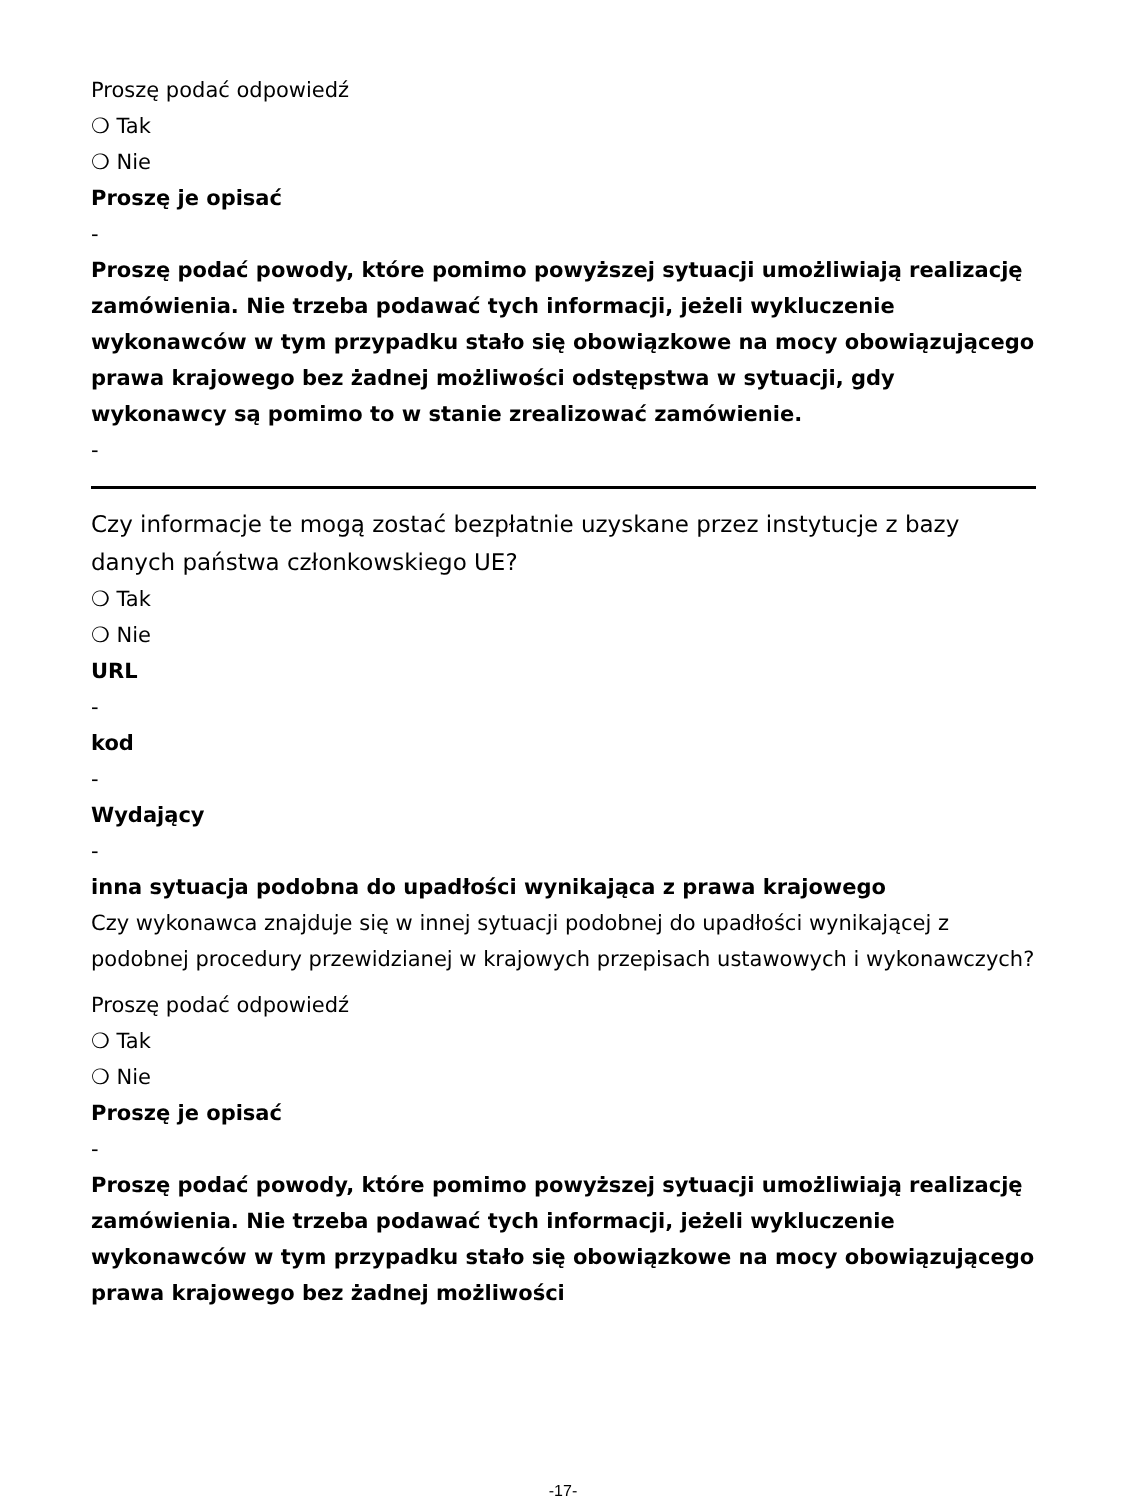Proszę podać odpowiedź
❍ Tak
❍ Nie
Proszę je opisać
-
Proszę podać powody, które pomimo powyższej sytuacji umożliwiają realizację zamówienia. Nie trzeba podawać tych informacji, jeżeli wykluczenie wykonawców w tym przypadku stało się obowiązkowe na mocy obowiązującego prawa krajowego bez żadnej możliwości odstępstwa w sytuacji, gdy wykonawcy są pomimo to w stanie zrealizować zamówienie.
-
Czy informacje te mogą zostać bezpłatnie uzyskane przez instytucje z bazy danych państwa członkowskiego UE?
❍ Tak
❍ Nie
URL
-
kod
-
Wydający
-
inna sytuacja podobna do upadłości wynikająca z prawa krajowego
Czy wykonawca znajduje się w innej sytuacji podobnej do upadłości wynikającej z podobnej procedury przewidzianej w krajowych przepisach ustawowych i wykonawczych?
Proszę podać odpowiedź
❍ Tak
❍ Nie
Proszę je opisać
-
Proszę podać powody, które pomimo powyższej sytuacji umożliwiają realizację zamówienia. Nie trzeba podawać tych informacji, jeżeli wykluczenie wykonawców w tym przypadku stało się obowiązkowe na mocy obowiązującego prawa krajowego bez żadnej możliwości
-17-